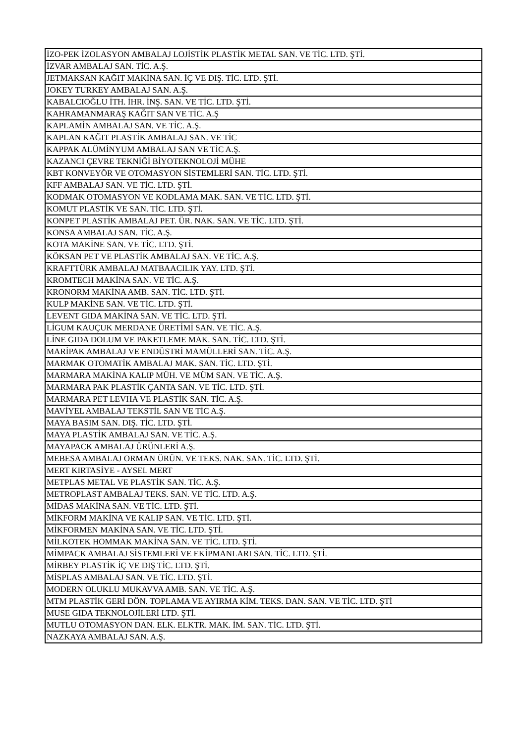| İZO-PEK İZOLASYON AMBALAJ LOJİSTİK PLASTİK METAL SAN. VE TİC. LTD. ŞTİ. |
| İZVAR AMBALAJ SAN. TİC. A.Ş. |
| JETMAKSAN KAĞIT MAKİNA SAN. İÇ VE DIŞ. TİC. LTD. ŞTİ. |
| JOKEY TURKEY AMBALAJ SAN. A.Ş. |
| KABALCIOĞLU İTH. İHR. İNŞ. SAN. VE TİC. LTD. ŞTİ. |
| KAHRAMANMARAŞ KAĞIT SAN VE TİC. A.Ş |
| KAPLAMİN AMBALAJ SAN. VE TİC. A.Ş. |
| KAPLAN KAĞIT PLASTİK AMBALAJ SAN. VE TİC |
| KAPPAK ALÜMİNYUM AMBALAJ SAN VE TİC A.Ş. |
| KAZANCI ÇEVRE TEKNİĞİ BİYOTEKNOLOJİ MÜHE |
| KBT KONVEYÖR VE OTOMASYON SİSTEMLERİ SAN. TİC. LTD. ŞTİ. |
| KFF AMBALAJ SAN. VE TİC. LTD. ŞTİ. |
| KODMAK OTOMASYON VE KODLAMA MAK. SAN. VE TİC. LTD. ŞTİ. |
| KOMUT PLASTİK VE SAN. TİC. LTD. ŞTİ. |
| KONPET PLASTİK AMBALAJ PET. ÜR. NAK. SAN. VE TİC. LTD. ŞTİ. |
| KONSA AMBALAJ SAN. TİC. A.Ş. |
| KOTA MAKİNE SAN. VE TİC. LTD. ŞTİ. |
| KÖKSAN PET VE PLASTİK AMBALAJ SAN. VE TİC. A.Ş. |
| KRAFTTÜRK AMBALAJ MATBAACILIK YAY. LTD. ŞTİ. |
| KROMTECH MAKİNA SAN. VE TİC. A.Ş. |
| KRONORM MAKİNA AMB. SAN. TİC. LTD. ŞTİ. |
| KULP MAKİNE SAN. VE TİC. LTD. ŞTİ. |
| LEVENT GIDA MAKİNA SAN. VE TİC. LTD. ŞTİ. |
| LİGUM KAUÇUK MERDANE ÜRETİMİ SAN. VE TİC. A.Ş. |
| LİNE GIDA DOLUM VE PAKETLEME MAK. SAN. TİC. LTD. ŞTİ. |
| MARİPAK AMBALAJ VE ENDÜSTRİ MAMÜLLERİ SAN. TİC. A.Ş. |
| MARMAK OTOMATİK AMBALAJ MAK. SAN. TİC. LTD. ŞTİ. |
| MARMARA MAKİNA KALIP MÜH. VE MÜM SAN. VE TİC. A.Ş. |
| MARMARA PAK PLASTİK ÇANTA SAN. VE TİC. LTD. ŞTİ. |
| MARMARA PET LEVHA VE PLASTİK SAN. TİC. A.Ş. |
| MAVİYEL AMBALAJ TEKSTİL SAN VE TİC A.Ş. |
| MAYA BASIM SAN. DIŞ. TİC. LTD. ŞTİ. |
| MAYA PLASTİK AMBALAJ SAN. VE TİC. A.Ş. |
| MAYAPACK AMBALAJ ÜRÜNLERİ A.Ş. |
| MEBESA AMBALAJ ORMAN ÜRÜN. VE TEKS. NAK. SAN. TİC. LTD. ŞTİ. |
| MERT KIRTASİYE - AYSEL MERT |
| METPLAS METAL VE PLASTİK SAN. TİC. A.Ş. |
| METROPLAST AMBALAJ TEKS. SAN. VE TİC. LTD. A.Ş. |
| MİDAS MAKİNA SAN. VE TİC. LTD. ŞTİ. |
| MİKFORM MAKİNA VE KALIP SAN. VE TİC. LTD. ŞTİ. |
| MİKFORMEN MAKİNA SAN. VE TİC. LTD. ŞTİ. |
| MİLKOTEK HOMMAK MAKİNA SAN. VE TİC. LTD. ŞTİ. |
| MİMPACK AMBALAJ SİSTEMLERİ VE EKİPMANLARI SAN. TİC. LTD. ŞTİ. |
| MİRBEY PLASTİK İÇ VE DIŞ TİC. LTD. ŞTİ. |
| MİSPLAS AMBALAJ SAN. VE TİC. LTD. ŞTİ. |
| MODERN OLUKLU MUKAVVA AMB. SAN. VE TİC. A.Ş. |
| MTM PLASTİK GERİ DÖN. TOPLAMA VE AYIRMA KİM. TEKS. DAN. SAN. VE TİC. LTD. ŞTİ |
| MUSE GIDA TEKNOLOJİLERİ LTD. ŞTİ. |
| MUTLU OTOMASYON DAN. ELK. ELKTR. MAK. İM. SAN. TİC. LTD. ŞTİ. |
| NAZKAYA AMBALAJ SAN. A.Ş. |